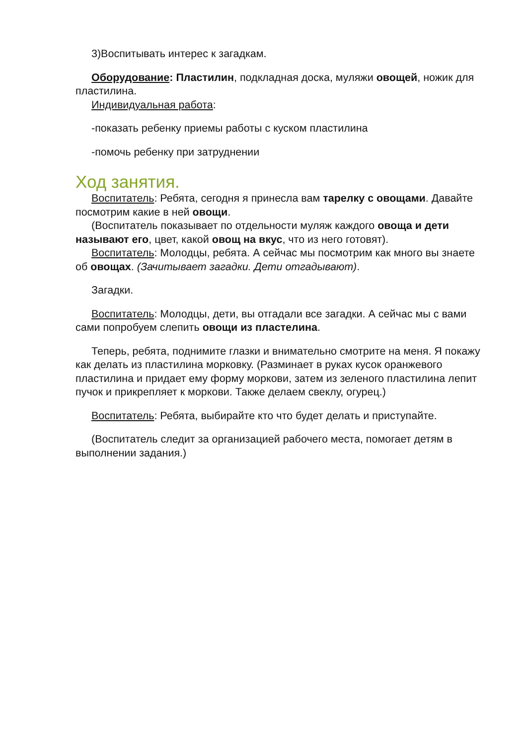3)Воспитывать интерес к загадкам.
Оборудование: Пластилин, подкладная доска, муляжи овощей, ножик для пластилина.
Индивидуальная работа:
-показать ребенку приемы работы с куском пластилина
-помочь ребенку при затруднении
Ход занятия.
Воспитатель: Ребята, сегодня я принесла вам тарелку с овощами. Давайте посмотрим какие в ней овощи.
(Воспитатель показывает по отдельности муляж каждого овоща и дети называют его, цвет, какой овощ на вкус, что из него готовят).
Воспитатель: Молодцы, ребята. А сейчас мы посмотрим как много вы знаете об овощах. (Зачитывает загадки. Дети отгадывают).
Загадки.
Воспитатель: Молодцы, дети, вы отгадали все загадки. А сейчас мы с вами сами попробуем слепить овощи из пластелина.
Теперь, ребята, поднимите глазки и внимательно смотрите на меня. Я покажу как делать из пластилина морковку. (Разминает в руках кусок оранжевого пластилина и придает ему форму моркови, затем из зеленого пластилина лепит пучок и прикрепляет к моркови. Также делаем свеклу, огурец.)
Воспитатель: Ребята, выбирайте кто что будет делать и приступайте.
(Воспитатель следит за организацией рабочего места, помогает детям в выполнении задания.)